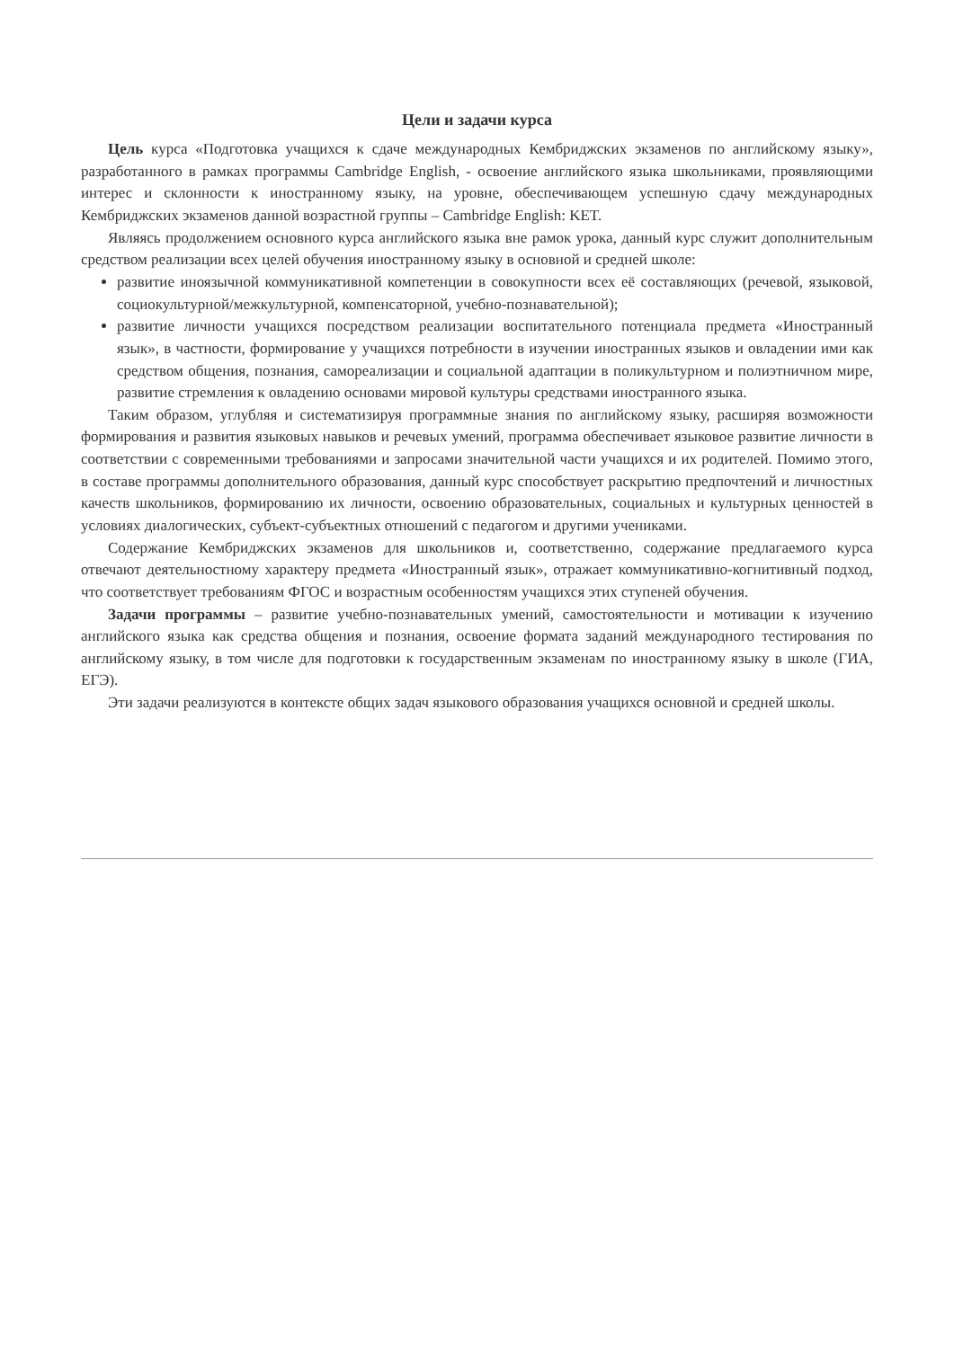Цели и задачи курса
Цель курса «Подготовка учащихся к сдаче международных Кембриджских экзаменов по английскому языку», разработанного в рамках программы Cambridge English, - освоение английского языка школьниками, проявляющими интерес и склонности к иностранному языку, на уровне, обеспечивающем успешную сдачу международных Кембриджских экзаменов данной возрастной группы – Cambridge English: KET.
Являясь продолжением основного курса английского языка вне рамок урока, данный курс служит дополнительным средством реализации всех целей обучения иностранному языку в основной и средней школе:
развитие иноязычной коммуникативной компетенции в совокупности всех её составляющих (речевой, языковой, социокультурной/межкультурной, компенсаторной, учебно-познавательной);
развитие личности учащихся посредством реализации воспитательного потенциала предмета «Иностранный язык», в частности, формирование у учащихся потребности в изучении иностранных языков и овладении ими как средством общения, познания, самореализации и социальной адаптации в поликультурном и полиэтничном мире, развитие стремления к овладению основами мировой культуры средствами иностранного языка.
Таким образом, углубляя и систематизируя программные знания по английскому языку, расширяя возможности формирования и развития языковых навыков и речевых умений, программа обеспечивает языковое развитие личности в соответствии с современными требованиями и запросами значительной части учащихся и их родителей. Помимо этого, в составе программы дополнительного образования, данный курс способствует раскрытию предпочтений и личностных качеств школьников, формированию их личности, освоению образовательных, социальных и культурных ценностей в условиях диалогических, субъект-субъектных отношений с педагогом и другими учениками.
Содержание Кембриджских экзаменов для школьников и, соответственно, содержание предлагаемого курса отвечают деятельностному характеру предмета «Иностранный язык», отражает коммуникативно-когнитивный подход, что соответствует требованиям ФГОС и возрастным особенностям учащихся этих ступеней обучения.
Задачи программы – развитие учебно-познавательных умений, самостоятельности и мотивации к изучению английского языка как средства общения и познания, освоение формата заданий международного тестирования по английскому языку, в том числе для подготовки к государственным экзаменам по иностранному языку в школе (ГИА, ЕГЭ).
Эти задачи реализуются в контексте общих задач языкового образования учащихся основной и средней школы.